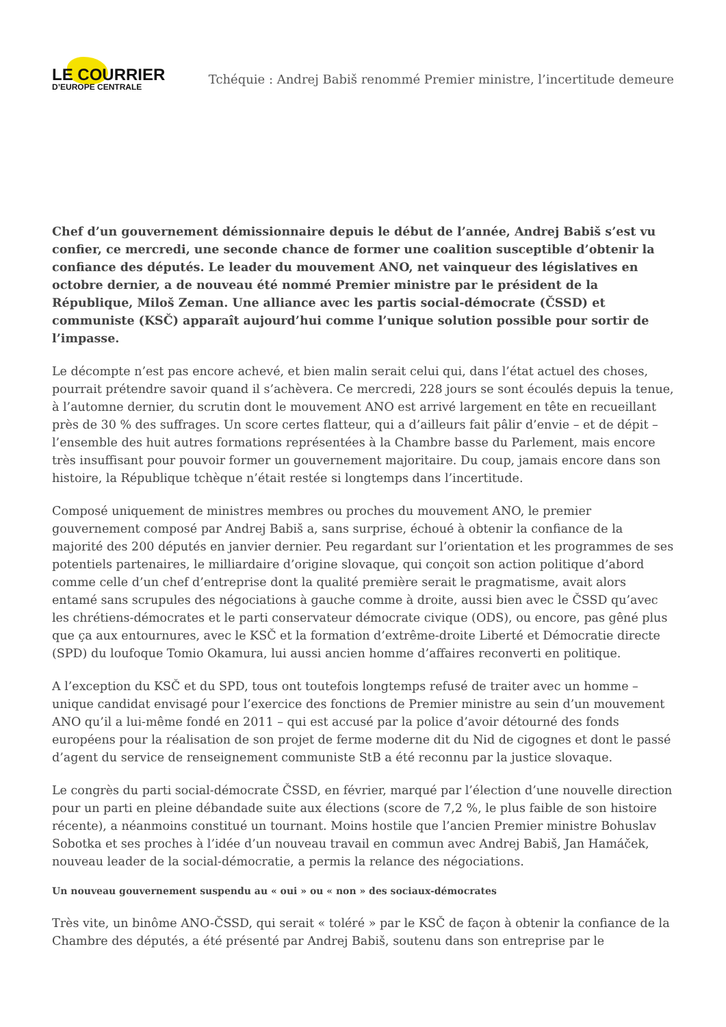LE COURRIER
D’EUROPE CENTRALE
Tchéquie : Andrej Babiš renommé Premier ministre, l’incertitude demeure
Chef d’un gouvernement démissionnaire depuis le début de l’année, Andrej Babiš s’est vu confier, ce mercredi, une seconde chance de former une coalition susceptible d’obtenir la confiance des députés. Le leader du mouvement ANO, net vainqueur des législatives en octobre dernier, a de nouveau été nommé Premier ministre par le président de la République, Miloš Zeman. Une alliance avec les partis social-démocrate (ČSSD) et communiste (KSČ) apparaît aujourd’hui comme l’unique solution possible pour sortir de l’impasse.
Le décompte n’est pas encore achevé, et bien malin serait celui qui, dans l’état actuel des choses, pourrait prétendre savoir quand il s’achèvera. Ce mercredi, 228 jours se sont écoulés depuis la tenue, à l’automne dernier, du scrutin dont le mouvement ANO est arrivé largement en tête en recueillant près de 30 % des suffrages. Un score certes flatteur, qui a d’ailleurs fait pâlir d’envie – et de dépit – l’ensemble des huit autres formations représentées à la Chambre basse du Parlement, mais encore très insuffisant pour pouvoir former un gouvernement majoritaire. Du coup, jamais encore dans son histoire, la République tchèque n’était restée si longtemps dans l’incertitude.
Composé uniquement de ministres membres ou proches du mouvement ANO, le premier gouvernement composé par Andrej Babiš a, sans surprise, échoué à obtenir la confiance de la majorité des 200 députés en janvier dernier. Peu regardant sur l’orientation et les programmes de ses potentiels partenaires, le milliardaire d’origine slovaque, qui conçoit son action politique d’abord comme celle d’un chef d’entreprise dont la qualité première serait le pragmatisme, avait alors entamé sans scrupules des négociations à gauche comme à droite, aussi bien avec le ČSSD qu’avec les chrétiens-démocrates et le parti conservateur démocrate civique (ODS), ou encore, pas gêné plus que ça aux entournures, avec le KSČ et la formation d’extrême-droite Liberté et Démocratie directe (SPD) du loufoque Tomio Okamura, lui aussi ancien homme d’affaires reconverti en politique.
A l’exception du KSČ et du SPD, tous ont toutefois longtemps refusé de traiter avec un homme – unique candidat envisagé pour l’exercice des fonctions de Premier ministre au sein d’un mouvement ANO qu’il a lui-même fondé en 2011 – qui est accusé par la police d’avoir détourné des fonds européens pour la réalisation de son projet de ferme moderne dit du Nid de cigognes et dont le passé d’agent du service de renseignement communiste StB a été reconnu par la justice slovaque.
Le congrès du parti social-démocrate ČSSD, en février, marqué par l’élection d’une nouvelle direction pour un parti en pleine débandade suite aux élections (score de 7,2 %, le plus faible de son histoire récente), a néanmoins constitué un tournant. Moins hostile que l’ancien Premier ministre Bohuslav Sobotka et ses proches à l’idée d’un nouveau travail en commun avec Andrej Babiš, Jan Hamáček, nouveau leader de la social-démocratie, a permis la relance des négociations.
Un nouveau gouvernement suspendu au « oui » ou « non » des sociaux-démocrates
Très vite, un binôme ANO-ČSSD, qui serait « toléré » par le KSČ de façon à obtenir la confiance de la Chambre des députés, a été présenté par Andrej Babiš, soutenu dans son entreprise par le